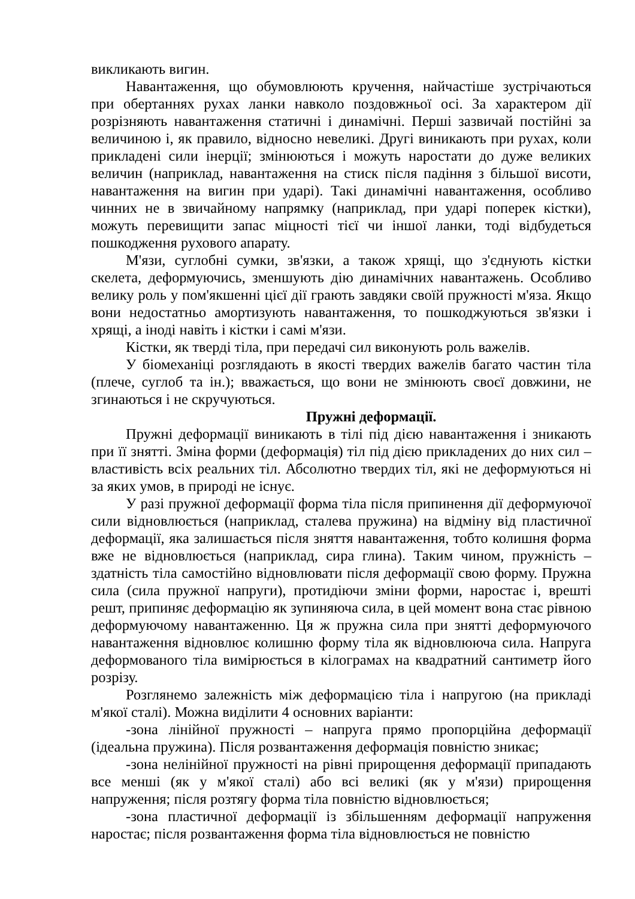викликають вигин.
Навантаження, що обумовлюють кручення, найчастіше зустрічаються при обертаннях рухах ланки навколо поздовжньої осі. За характером дії розрізняють навантаження статичні і динамічні. Перші зазвичай постійні за величиною і, як правило, відносно невеликі. Другі виникають при рухах, коли прикладені сили інерції; змінюються і можуть наростати до дуже великих величин (наприклад, навантаження на стиск після падіння з більшої висоти, навантаження на вигин при ударі). Такі динамічні навантаження, особливо чинних не в звичайному напрямку (наприклад, при ударі поперек кістки), можуть перевищити запас міцності тієї чи іншої ланки, тоді відбудеться пошкодження рухового апарату.
М'язи, суглобні сумки, зв'язки, а також хрящі, що з'єднують кістки скелета, деформуючись, зменшують дію динамічних навантажень. Особливо велику роль у пом'якшенні цієї дії грають завдяки своїй пружності м'яза. Якщо вони недостатньо амортизують навантаження, то пошкоджуються зв'язки і хрящі, а іноді навіть і кістки і самі м'язи.
Кістки, як тверді тіла, при передачі сил виконують роль важелів.
У біомеханіці розглядають в якості твердих важелів багато частин тіла (плече, суглоб та ін.); вважається, що вони не змінюють своєї довжини, не згинаються і не скручуються.
Пружні деформації.
Пружні деформації виникають в тілі під дією навантаження і зникають при її знятті. Зміна форми (деформація) тіл під дією прикладених до них сил – властивість всіх реальних тіл. Абсолютно твердих тіл, які не деформуються ні за яких умов, в природі не існує.
У разі пружної деформації форма тіла після припинення дії деформуючої сили відновлюється (наприклад, сталева пружина) на відміну від пластичної деформації, яка залишається після зняття навантаження, тобто колишня форма вже не відновлюється (наприклад, сира глина). Таким чином, пружність – здатність тіла самостійно відновлювати після деформації свою форму. Пружна сила (сила пружної напруги), протидіючи зміни форми, наростає і, врешті решт, припиняє деформацію як зупиняюча сила, в цей момент вона стає рівною деформуючому навантаженню. Ця ж пружна сила при знятті деформуючого навантаження відновлює колишню форму тіла як відновлююча сила. Напруга деформованого тіла вимірюється в кілограмах на квадратний сантиметр його розрізу.
Розглянемо залежність між деформацією тіла і напругою (на прикладі м'якої сталі). Можна виділити 4 основних варіанти:
-зона лінійної пружності – напруга прямо пропорційна деформації (ідеальна пружина). Після розвантаження деформація повністю зникає;
-зона нелінійної пружності на рівні прирощення деформації припадають все менші (як у м'якої сталі) або всі великі (як у м'язи) прирощення напруження; після розтягу форма тіла повністю відновлюється;
-зона пластичної деформації із збільшенням деформації напруження наростає; після розвантаження форма тіла відновлюється не повністю